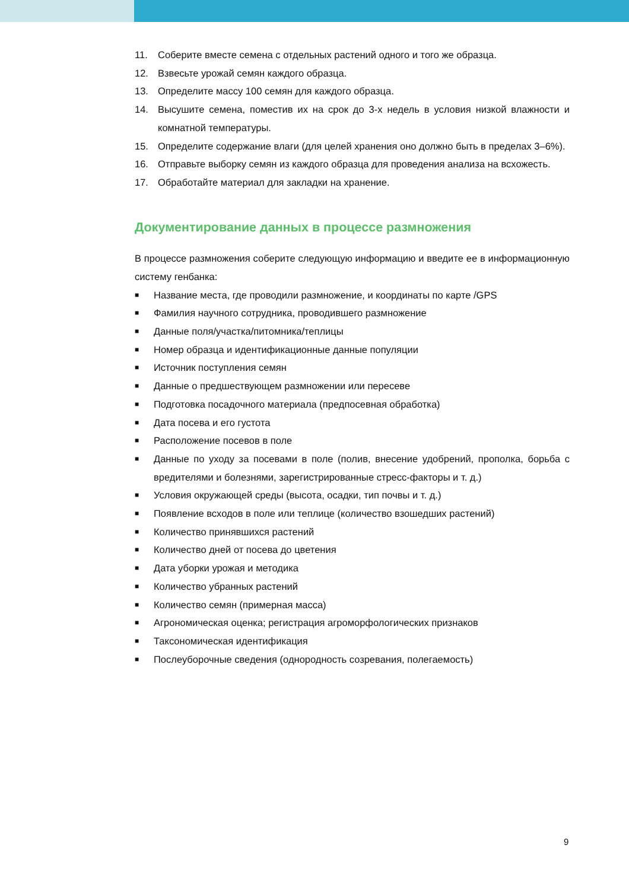11. Соберите вместе семена с отдельных растений одного и того же образца.
12. Взвесьте урожай семян каждого образца.
13. Определите массу 100 семян для каждого образца.
14. Высушите семена, поместив их на срок до 3-х недель в условия низкой влажности и комнатной температуры.
15. Определите содержание влаги (для целей хранения оно должно быть в пределах 3–6%).
16. Отправьте выборку семян из каждого образца для проведения анализа на всхожесть.
17. Обработайте материал для закладки на хранение.
Документирование данных в процессе размножения
В процессе размножения соберите следующую информацию и введите ее в информационную систему генбанка:
■ Название места, где проводили размножение, и координаты по карте /GPS
■ Фамилия научного сотрудника, проводившего размножение
■ Данные поля/участка/питомника/теплицы
■ Номер образца и идентификационные данные популяции
■ Источник поступления семян
■ Данные о предшествующем размножении или пересеве
■ Подготовка посадочного материала (предпосевная обработка)
■ Дата посева и его густота
■ Расположение посевов в поле
■ Данные по уходу за посевами в поле (полив, внесение удобрений, прополка, борьба с вредителями и болезнями, зарегистрированные стресс-факторы и т. д.)
■ Условия окружающей среды (высота, осадки, тип почвы и т. д.)
■ Появление всходов в поле или теплице (количество взошедших растений)
■ Количество принявшихся растений
■ Количество дней от посева до цветения
■ Дата уборки урожая и методика
■ Количество убранных растений
■ Количество семян (примерная масса)
■ Агрономическая оценка; регистрация агроморфологических признаков
■ Таксономическая идентификация
■ Послеуборочные сведения (однородность созревания, полегаемость)
9